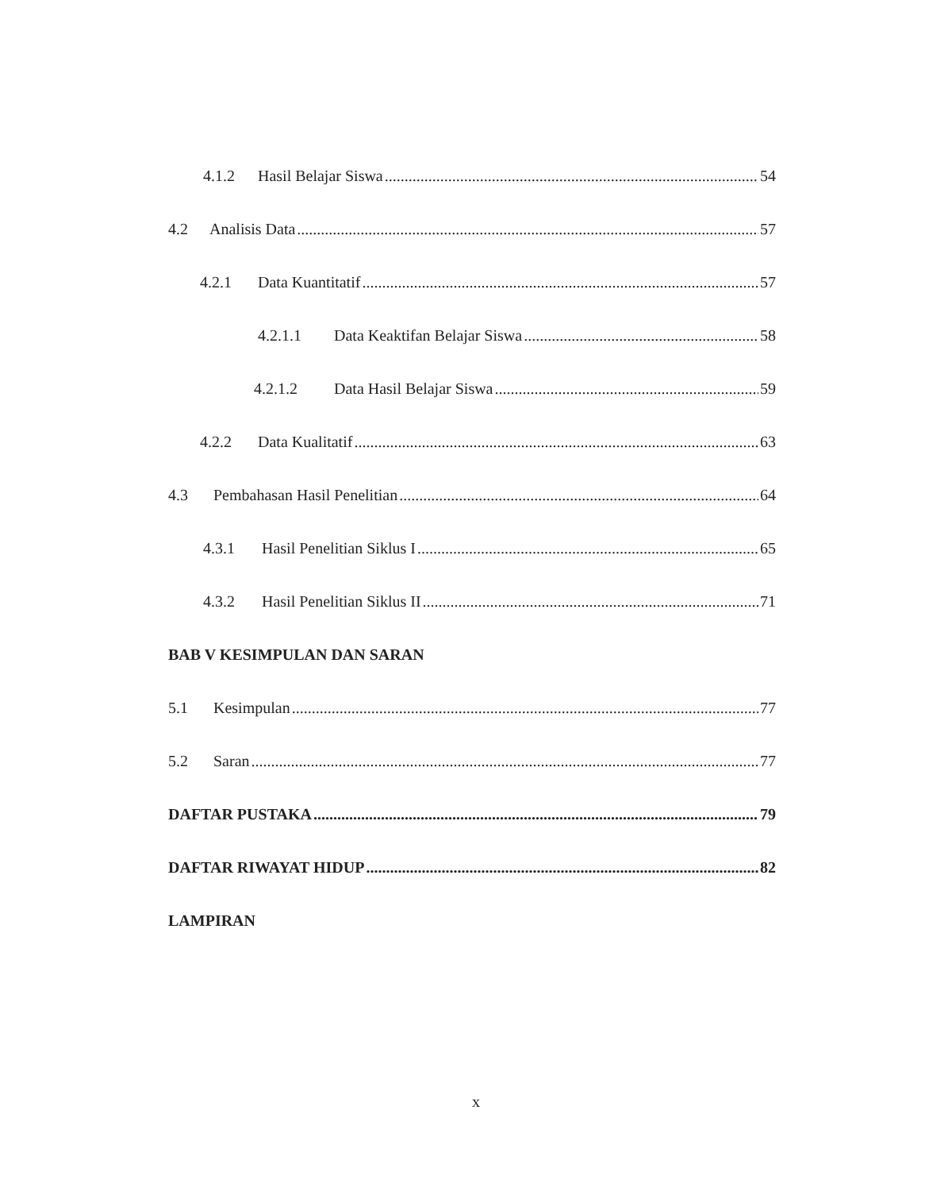4.1.2 Hasil Belajar Siswa 54
4.2 Analisis Data 57
4.2.1 Data Kuantitatif 57
4.2.1.1 Data Keaktifan Belajar Siswa 58
4.2.1.2 Data Hasil Belajar Siswa 59
4.2.2 Data Kualitatif 63
4.3 Pembahasan Hasil Penelitian 64
4.3.1 Hasil Penelitian Siklus I 65
4.3.2 Hasil Penelitian Siklus II 71
BAB V KESIMPULAN DAN SARAN
5.1 Kesimpulan 77
5.2 Saran 77
DAFTAR PUSTAKA 79
DAFTAR RIWAYAT HIDUP 82
LAMPIRAN
x